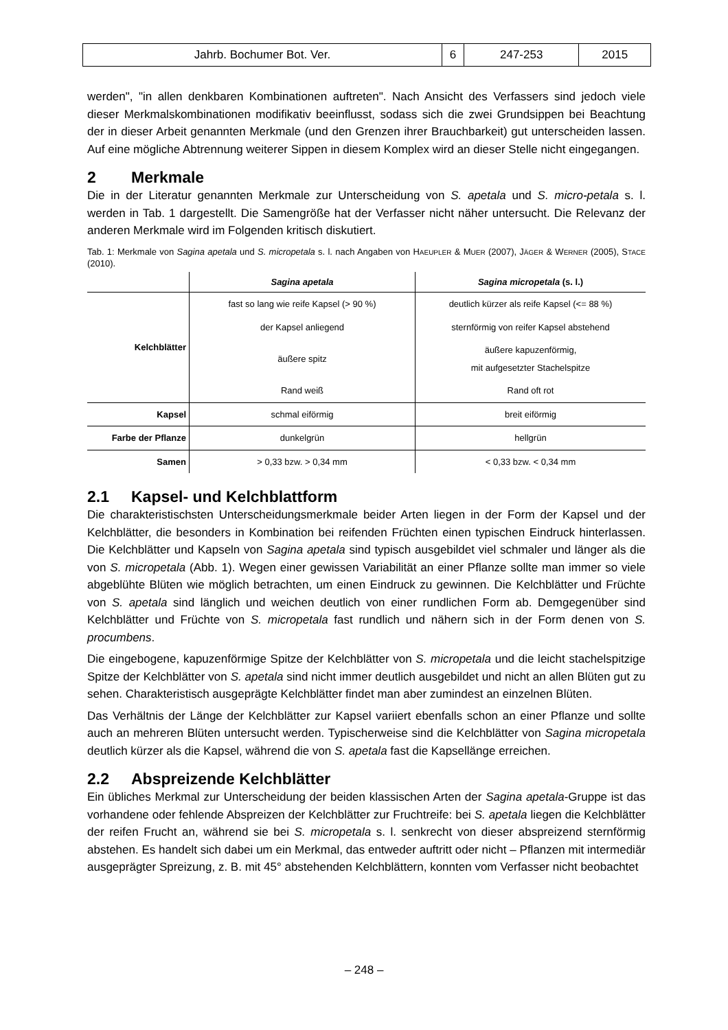| Jahrb. Bochumer Bot. Ver. | 6 | 247-253 | 2015 |
werden", "in allen denkbaren Kombinationen auftreten". Nach Ansicht des Verfassers sind jedoch viele dieser Merkmalskombinationen modifikativ beeinflusst, sodass sich die zwei Grundsippen bei Beachtung der in dieser Arbeit genannten Merkmale (und den Grenzen ihrer Brauchbarkeit) gut unterscheiden lassen. Auf eine mögliche Abtrennung weiterer Sippen in diesem Komplex wird an dieser Stelle nicht eingegangen.
2 Merkmale
Die in der Literatur genannten Merkmale zur Unterscheidung von S. apetala und S. micro-petala s. l. werden in Tab. 1 dargestellt. Die Samengröße hat der Verfasser nicht näher untersucht. Die Relevanz der anderen Merkmale wird im Folgenden kritisch diskutiert.
Tab. 1: Merkmale von Sagina apetala und S. micropetala s. l. nach Angaben von HAEUPLER & MUER (2007), JÄGER & WERNER (2005), STACE (2010).
| | Sagina apetala | Sagina micropetala (s. l.) |
| --- | --- | --- |
| Kelchblätter | fast so lang wie reife Kapsel (> 90 %) | deutlich kürzer als reife Kapsel (<= 88 %) |
| | der Kapsel anliegend | sternförmig von reifer Kapsel abstehend |
| | äußere spitz | äußere kapuzenförmig, mit aufgesetzter Stachelspitze |
| | Rand weiß | Rand oft rot |
| Kapsel | schmal eiförmig | breit eiförmig |
| Farbe der Pflanze | dunkelgrün | hellgrün |
| Samen | > 0,33 bzw. > 0,34 mm | < 0,33 bzw. < 0,34 mm |
2.1 Kapsel- und Kelchblattform
Die charakteristischsten Unterscheidungsmerkmale beider Arten liegen in der Form der Kapsel und der Kelchblätter, die besonders in Kombination bei reifenden Früchten einen typischen Eindruck hinterlassen. Die Kelchblätter und Kapseln von Sagina apetala sind typisch ausgebildet viel schmaler und länger als die von S. micropetala (Abb. 1). Wegen einer gewissen Variabilität an einer Pflanze sollte man immer so viele abgeblühte Blüten wie möglich betrachten, um einen Eindruck zu gewinnen. Die Kelchblätter und Früchte von S. apetala sind länglich und weichen deutlich von einer rundlichen Form ab. Demgegenüber sind Kelchblätter und Früchte von S. micropetala fast rundlich und nähern sich in der Form denen von S. procumbens.
Die eingebogene, kapuzenförmige Spitze der Kelchblätter von S. micropetala und die leicht stachelspitzige Spitze der Kelchblätter von S. apetala sind nicht immer deutlich ausgebildet und nicht an allen Blüten gut zu sehen. Charakteristisch ausgeprägte Kelchblätter findet man aber zumindest an einzelnen Blüten.
Das Verhältnis der Länge der Kelchblätter zur Kapsel variiert ebenfalls schon an einer Pflanze und sollte auch an mehreren Blüten untersucht werden. Typischerweise sind die Kelchblätter von Sagina micropetala deutlich kürzer als die Kapsel, während die von S. apetala fast die Kapsellänge erreichen.
2.2 Abspreizende Kelchblätter
Ein übliches Merkmal zur Unterscheidung der beiden klassischen Arten der Sagina apetala-Gruppe ist das vorhandene oder fehlende Abspreizen der Kelchblätter zur Fruchtreife: bei S. apetala liegen die Kelchblätter der reifen Frucht an, während sie bei S. micropetala s. l. senkrecht von dieser abspreizend sternförmig abstehen. Es handelt sich dabei um ein Merkmal, das entweder auftritt oder nicht – Pflanzen mit intermediär ausgeprägter Spreizung, z. B. mit 45° abstehenden Kelchblättern, konnten vom Verfasser nicht beobachtet
– 248 –